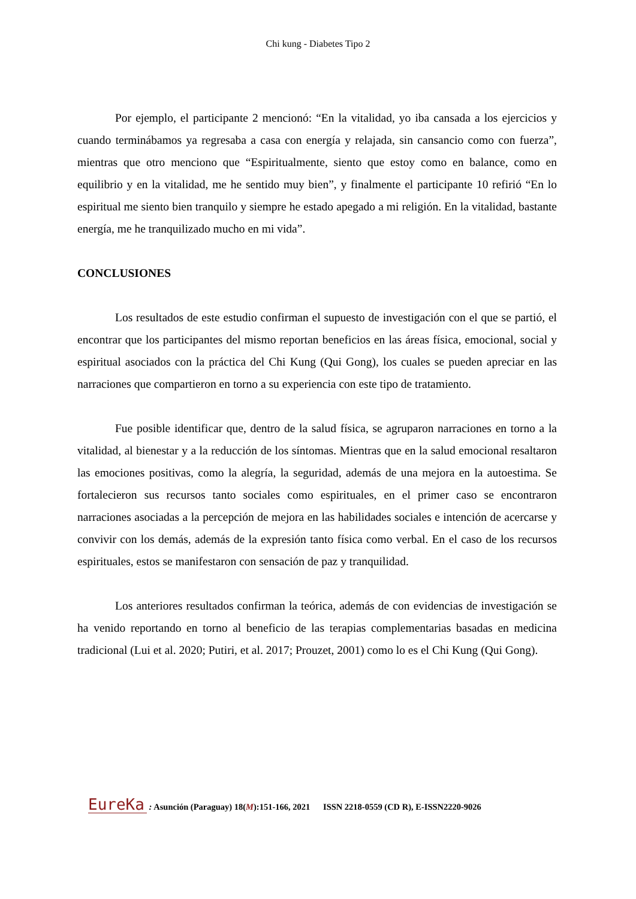Chi kung - Diabetes Tipo 2
Por ejemplo, el participante 2 mencionó: “En la vitalidad, yo iba cansada a los ejercicios y cuando terminábamos ya regresaba a casa con energía y relajada, sin cansancio como con fuerza”, mientras que otro menciono que “Espiritualmente, siento que estoy como en balance, como en equilibrio y en la vitalidad, me he sentido muy bien”, y finalmente el participante 10 refirió “En lo espiritual me siento bien tranquilo y siempre he estado apegado a mi religión. En la vitalidad, bastante energía, me he tranquilizado mucho en mi vida”.
CONCLUSIONES
Los resultados de este estudio confirman el supuesto de investigación con el que se partió, el encontrar que los participantes del mismo reportan beneficios en las áreas física, emocional, social y espiritual asociados con la práctica del Chi Kung (Qui Gong), los cuales se pueden apreciar en las narraciones que compartieron en torno a su experiencia con este tipo de tratamiento.
Fue posible identificar que, dentro de la salud física, se agruparon narraciones en torno a la vitalidad, al bienestar y a la reducción de los síntomas. Mientras que en la salud emocional resaltaron las emociones positivas, como la alegría, la seguridad, además de una mejora en la autoestima. Se fortalecieron sus recursos tanto sociales como espirituales, en el primer caso se encontraron narraciones asociadas a la percepción de mejora en las habilidades sociales e intención de acercarse y convivir con los demás, además de la expresión tanto física como verbal. En el caso de los recursos espirituales, estos se manifestaron con sensación de paz y tranquilidad.
Los anteriores resultados confirman la teórica, además de con evidencias de investigación se ha venido reportando en torno al beneficio de las terapias complementarias basadas en medicina tradicional (Lui et al. 2020; Putiri, et al. 2017; Prouzet, 2001) como lo es el Chi Kung (Qui Gong).
EureKa : Asunción (Paraguay) 18(M):151-166, 2021 ISSN 2218-0559 (CD R), E-ISSN2220-9026